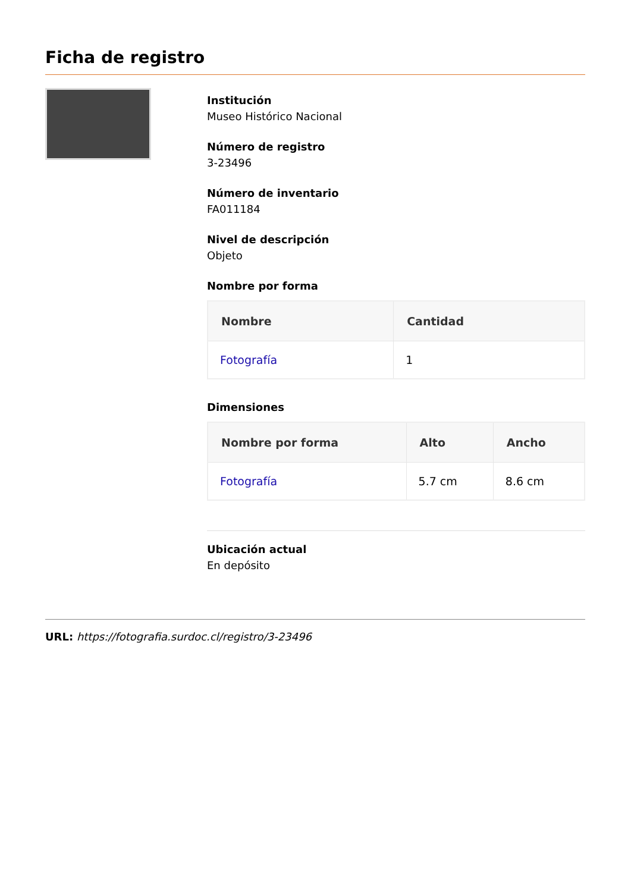Ficha de registro
Institución
Museo Histórico Nacional
Número de registro
3-23496
Número de inventario
FA011184
Nivel de descripción
Objeto
Nombre por forma
| Nombre | Cantidad |
| --- | --- |
| Fotografía | 1 |
Dimensiones
| Nombre por forma | Alto | Ancho |
| --- | --- | --- |
| Fotografía | 5.7 cm | 8.6 cm |
Ubicación actual
En depósito
URL: https://fotografia.surdoc.cl/registro/3-23496